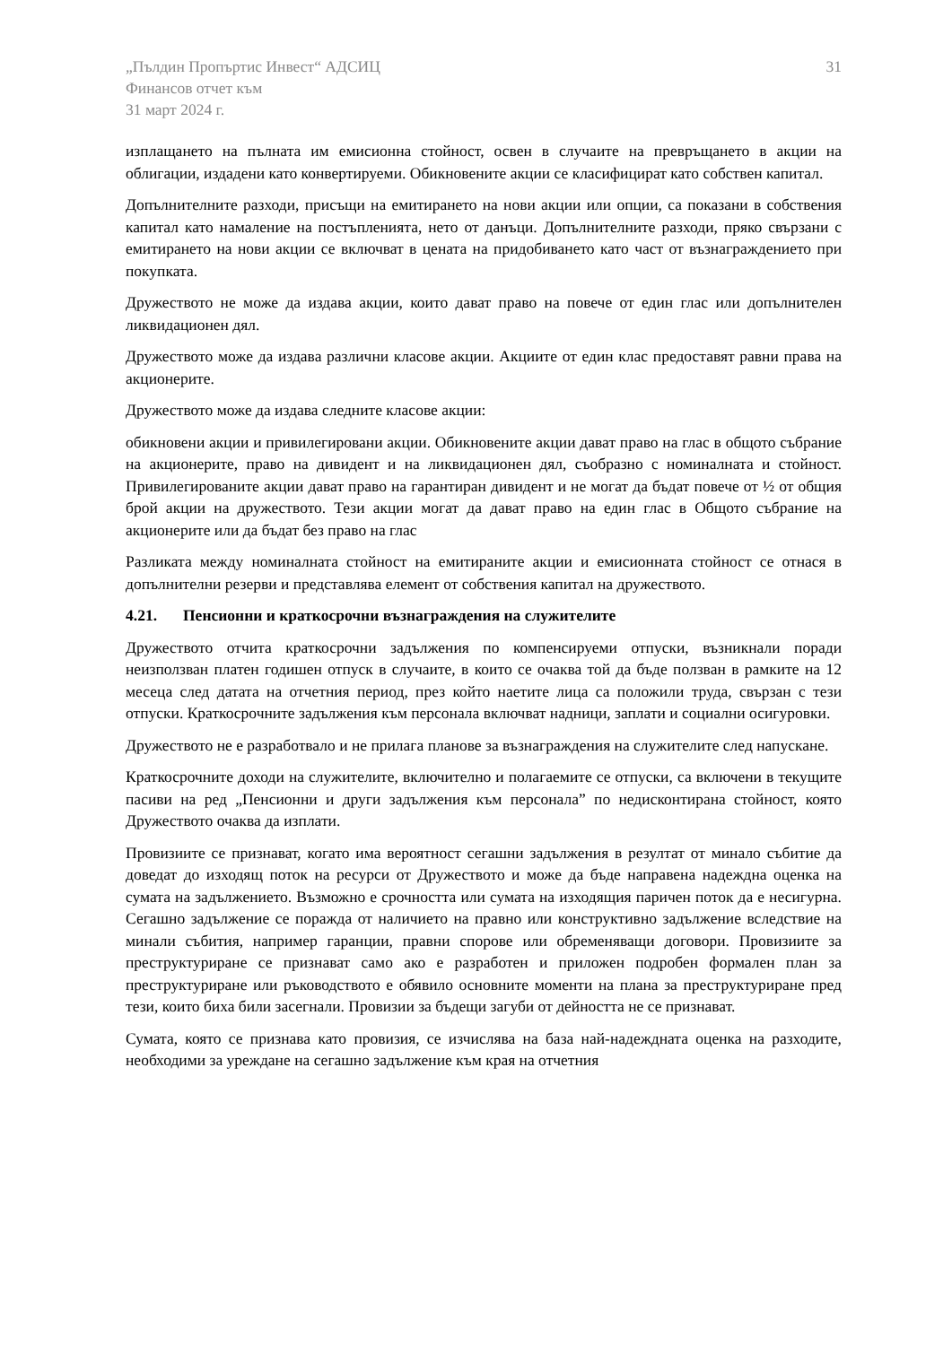„Пълдин Пропъртис Инвест“ АДСИЦ
Финансов отчет към
31 март 2024 г.
31
изплащането на пълната им емисионна стойност, освен в случаите на превръщането в акции на облигации, издадени като конвертируеми. Обикновените акции се класифицират като собствен капитал.
Допълнителните разходи, присъщи на емитирането на нови акции или опции, са показани в собствения капитал като намаление на постъпленията, нето от данъци. Допълнителните разходи, пряко свързани с емитирането на нови акции се включват в цената на придобиването като част от възнаграждението при покупката.
Дружеството не може да издава акции, които дават право на повече от един глас или допълнителен ликвидационен дял.
Дружеството може да издава различни класове акции. Акциите от един клас предоставят равни права на акционерите.
Дружеството може да издава следните класове акции:
обикновени акции и привилегировани акции. Обикновените акции дават право на глас в общото събрание на акционерите, право на дивидент и на ликвидационен дял, съобразно с номиналната и стойност. Привилегированите акции дават право на гарантиран дивидент и не могат да бъдат повече от ½ от общия брой акции на дружеството. Тези акции могат да дават право на един глас в Общото събрание на акционерите или да бъдат без право на глас
Разликата между номиналната стойност на емитираните акции и емисионната стойност се отнася в допълнителни резерви и представлява елемент от собствения капитал на дружеството.
4.21. Пенсионни и краткосрочни възнаграждения на служителите
Дружеството отчита краткосрочни задължения по компенсируеми отпуски, възникнали поради неизползван платен годишен отпуск в случаите, в които се очаква той да бъде ползван в рамките на 12 месеца след датата на отчетния период, през който наетите лица са положили труда, свързан с тези отпуски. Краткосрочните задължения към персонала включват надници, заплати и социални осигуровки.
Дружеството не е разработвало и не прилага планове за възнаграждения на служителите след напускане.
Краткосрочните доходи на служителите, включително и полагаемите се отпуски, са включени в текущите пасиви на ред „Пенсионни и други задължения към персонала” по недисконтирана стойност, която Дружеството очаква да изплати.
Провизиите се признават, когато има вероятност сегашни задължения в резултат от минало събитие да доведат до изходящ поток на ресурси от Дружеството и може да бъде направена надеждна оценка на сумата на задължението. Възможно е срочността или сумата на изходящия паричен поток да е несигурна. Сегашно задължение се поражда от наличието на правно или конструктивно задължение вследствие на минали събития, например гаранции, правни спорове или обременяващи договори. Провизиите за преструктуриране се признават само ако е разработен и приложен подробен формален план за преструктуриране или ръководството е обявило основните моменти на плана за преструктуриране пред тези, които биха били засегнали. Провизии за бъдещи загуби от дейността не се признават.
Сумата, която се признава като провизия, се изчислява на база най-надеждната оценка на разходите, необходими за уреждане на сегашно задължение към края на отчетния